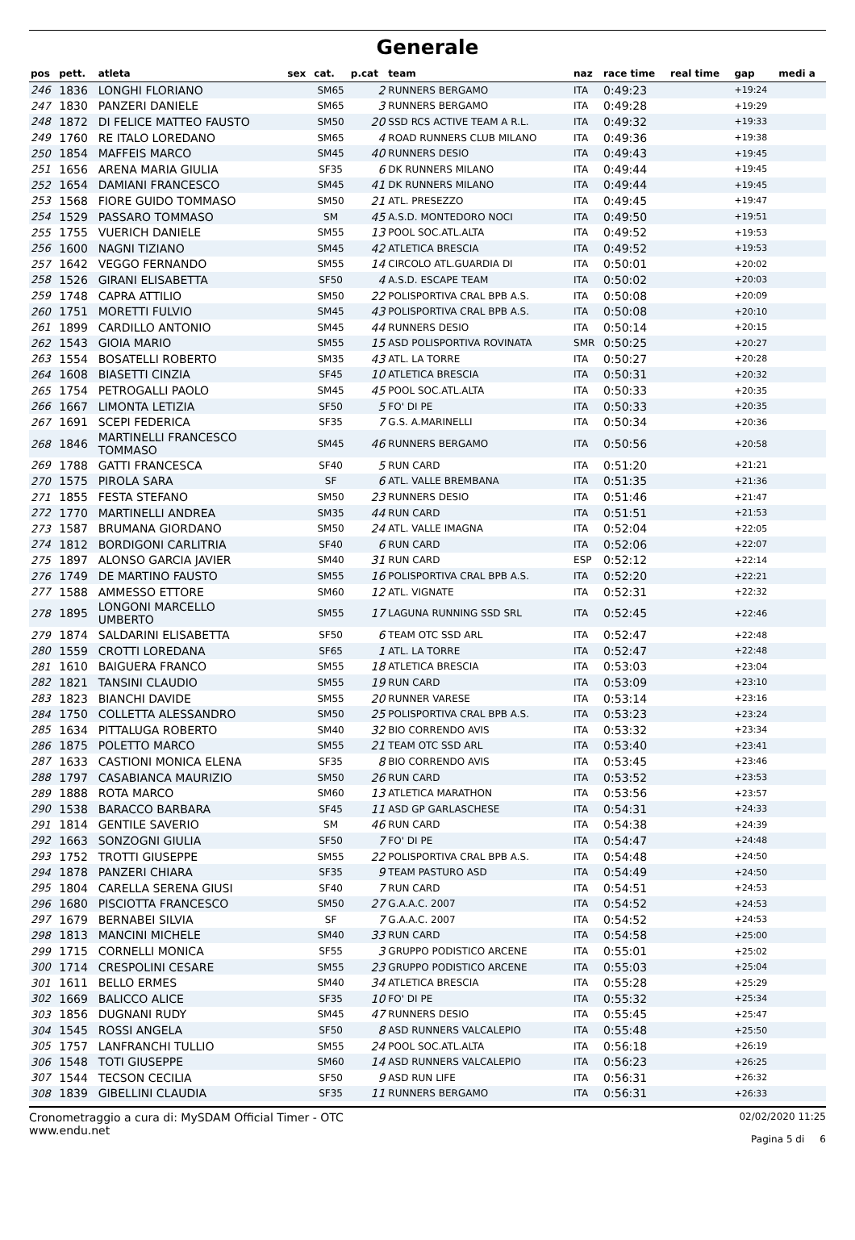Generale
| pos | pett. | atleta | sex | cat. | p.cat | team | naz | race time | real time | gap | medi a |
| --- | --- | --- | --- | --- | --- | --- | --- | --- | --- | --- | --- |
| 246 | 1836 | LONGHI FLORIANO | | SM65 | 2 | RUNNERS BERGAMO | ITA | 0:49:23 | | +19:24 | |
| 247 | 1830 | PANZERI DANIELE | | SM65 | 3 | RUNNERS BERGAMO | ITA | 0:49:28 | | +19:29 | |
| 248 | 1872 | DI FELICE MATTEO FAUSTO | | SM50 | 20 | SSD RCS ACTIVE TEAM A R.L. | ITA | 0:49:32 | | +19:33 | |
| 249 | 1760 | RE ITALO LOREDANO | | SM65 | 4 | ROAD RUNNERS CLUB MILANO | ITA | 0:49:36 | | +19:38 | |
| 250 | 1854 | MAFFEIS MARCO | | SM45 | 40 | RUNNERS DESIO | ITA | 0:49:43 | | +19:45 | |
| 251 | 1656 | ARENA MARIA GIULIA | | SF35 | 6 | DK RUNNERS MILANO | ITA | 0:49:44 | | +19:45 | |
| 252 | 1654 | DAMIANI FRANCESCO | | SM45 | 41 | DK RUNNERS MILANO | ITA | 0:49:44 | | +19:45 | |
| 253 | 1568 | FIORE GUIDO TOMMASO | | SM50 | 21 | ATL. PRESEZZO | ITA | 0:49:45 | | +19:47 | |
| 254 | 1529 | PASSARO TOMMASO | | SM | 45 | A.S.D. MONTEDORO NOCI | ITA | 0:49:50 | | +19:51 | |
| 255 | 1755 | VUERICH DANIELE | | SM55 | 13 | POOL SOC.ATL.ALTA | ITA | 0:49:52 | | +19:53 | |
| 256 | 1600 | NAGNI TIZIANO | | SM45 | 42 | ATLETICA BRESCIA | ITA | 0:49:52 | | +19:53 | |
| 257 | 1642 | VEGGO FERNANDO | | SM55 | 14 | CIRCOLO ATL.GUARDIA DI | ITA | 0:50:01 | | +20:02 | |
| 258 | 1526 | GIRANI ELISABETTA | | SF50 | 4 | A.S.D. ESCAPE TEAM | ITA | 0:50:02 | | +20:03 | |
| 259 | 1748 | CAPRA ATTILIO | | SM50 | 22 | POLISPORTIVA CRAL BPB A.S. | ITA | 0:50:08 | | +20:09 | |
| 260 | 1751 | MORETTI FULVIO | | SM45 | 43 | POLISPORTIVA CRAL BPB A.S. | ITA | 0:50:08 | | +20:10 | |
| 261 | 1899 | CARDILLO ANTONIO | | SM45 | 44 | RUNNERS DESIO | ITA | 0:50:14 | | +20:15 | |
| 262 | 1543 | GIOIA MARIO | | SM55 | 15 | ASD POLISPORTIVA ROVINATA | SMR | 0:50:25 | | +20:27 | |
| 263 | 1554 | BOSATELLI ROBERTO | | SM35 | 43 | ATL. LA TORRE | ITA | 0:50:27 | | +20:28 | |
| 264 | 1608 | BIASETTI CINZIA | | SF45 | 10 | ATLETICA BRESCIA | ITA | 0:50:31 | | +20:32 | |
| 265 | 1754 | PETROGALLI PAOLO | | SM45 | 45 | POOL SOC.ATL.ALTA | ITA | 0:50:33 | | +20:35 | |
| 266 | 1667 | LIMONTA LETIZIA | | SF50 | 5 | FO' DI PE | ITA | 0:50:33 | | +20:35 | |
| 267 | 1691 | SCEPI FEDERICA | | SF35 | 7 | G.S. A.MARINELLI | ITA | 0:50:34 | | +20:36 | |
| 268 | 1846 | MARTINELLI FRANCESCO TOMMASO | | SM45 | 46 | RUNNERS BERGAMO | ITA | 0:50:56 | | +20:58 | |
| 269 | 1788 | GATTI FRANCESCA | | SF40 | 5 | RUN CARD | ITA | 0:51:20 | | +21:21 | |
| 270 | 1575 | PIROLA SARA | | SF | 6 | ATL. VALLE BREMBANA | ITA | 0:51:35 | | +21:36 | |
| 271 | 1855 | FESTA STEFANO | | SM50 | 23 | RUNNERS DESIO | ITA | 0:51:46 | | +21:47 | |
| 272 | 1770 | MARTINELLI ANDREA | | SM35 | 44 | RUN CARD | ITA | 0:51:51 | | +21:53 | |
| 273 | 1587 | BRUMANA GIORDANO | | SM50 | 24 | ATL. VALLE IMAGNA | ITA | 0:52:04 | | +22:05 | |
| 274 | 1812 | BORDIGONI CARLITRIA | | SF40 | 6 | RUN CARD | ITA | 0:52:06 | | +22:07 | |
| 275 | 1897 | ALONSO GARCIA JAVIER | | SM40 | 31 | RUN CARD | ESP | 0:52:12 | | +22:14 | |
| 276 | 1749 | DE MARTINO FAUSTO | | SM55 | 16 | POLISPORTIVA CRAL BPB A.S. | ITA | 0:52:20 | | +22:21 | |
| 277 | 1588 | AMMESSO ETTORE | | SM60 | 12 | ATL. VIGNATE | ITA | 0:52:31 | | +22:32 | |
| 278 | 1895 | LONGONI MARCELLO UMBERTO | | SM55 | 17 | LAGUNA RUNNING SSD SRL | ITA | 0:52:45 | | +22:46 | |
| 279 | 1874 | SALDARINI ELISABETTA | | SF50 | 6 | TEAM OTC SSD ARL | ITA | 0:52:47 | | +22:48 | |
| 280 | 1559 | CROTTI LOREDANA | | SF65 | 1 | ATL. LA TORRE | ITA | 0:52:47 | | +22:48 | |
| 281 | 1610 | BAIGUERA FRANCO | | SM55 | 18 | ATLETICA BRESCIA | ITA | 0:53:03 | | +23:04 | |
| 282 | 1821 | TANSINI CLAUDIO | | SM55 | 19 | RUN CARD | ITA | 0:53:09 | | +23:10 | |
| 283 | 1823 | BIANCHI DAVIDE | | SM55 | 20 | RUNNER VARESE | ITA | 0:53:14 | | +23:16 | |
| 284 | 1750 | COLLETTA ALESSANDRO | | SM50 | 25 | POLISPORTIVA CRAL BPB A.S. | ITA | 0:53:23 | | +23:24 | |
| 285 | 1634 | PITTALUGA ROBERTO | | SM40 | 32 | BIO CORRENDO AVIS | ITA | 0:53:32 | | +23:34 | |
| 286 | 1875 | POLETTO MARCO | | SM55 | 21 | TEAM OTC SSD ARL | ITA | 0:53:40 | | +23:41 | |
| 287 | 1633 | CASTIONI MONICA ELENA | | SF35 | 8 | BIO CORRENDO AVIS | ITA | 0:53:45 | | +23:46 | |
| 288 | 1797 | CASABIANCA MAURIZIO | | SM50 | 26 | RUN CARD | ITA | 0:53:52 | | +23:53 | |
| 289 | 1888 | ROTA MARCO | | SM60 | 13 | ATLETICA MARATHON | ITA | 0:53:56 | | +23:57 | |
| 290 | 1538 | BARACCO BARBARA | | SF45 | 11 | ASD GP GARLASCHESE | ITA | 0:54:31 | | +24:33 | |
| 291 | 1814 | GENTILE SAVERIO | | SM | 46 | RUN CARD | ITA | 0:54:38 | | +24:39 | |
| 292 | 1663 | SONZOGNI GIULIA | | SF50 | 7 | FO' DI PE | ITA | 0:54:47 | | +24:48 | |
| 293 | 1752 | TROTTI GIUSEPPE | | SM55 | 22 | POLISPORTIVA CRAL BPB A.S. | ITA | 0:54:48 | | +24:50 | |
| 294 | 1878 | PANZERI CHIARA | | SF35 | 9 | TEAM PASTURO ASD | ITA | 0:54:49 | | +24:50 | |
| 295 | 1804 | CARELLA SERENA GIUSI | | SF40 | 7 | RUN CARD | ITA | 0:54:51 | | +24:53 | |
| 296 | 1680 | PISCIOTTA FRANCESCO | | SM50 | 27 | G.A.A.C. 2007 | ITA | 0:54:52 | | +24:53 | |
| 297 | 1679 | BERNABEI SILVIA | | SF | 7 | G.A.A.C. 2007 | ITA | 0:54:52 | | +24:53 | |
| 298 | 1813 | MANCINI MICHELE | | SM40 | 33 | RUN CARD | ITA | 0:54:58 | | +25:00 | |
| 299 | 1715 | CORNELLI MONICA | | SF55 | 3 | GRUPPO PODISTICO ARCENE | ITA | 0:55:01 | | +25:02 | |
| 300 | 1714 | CRESPOLINI CESARE | | SM55 | 23 | GRUPPO PODISTICO ARCENE | ITA | 0:55:03 | | +25:04 | |
| 301 | 1611 | BELLO ERMES | | SM40 | 34 | ATLETICA BRESCIA | ITA | 0:55:28 | | +25:29 | |
| 302 | 1669 | BALICCO ALICE | | SF35 | 10 | FO' DI PE | ITA | 0:55:32 | | +25:34 | |
| 303 | 1856 | DUGNANI RUDY | | SM45 | 47 | RUNNERS DESIO | ITA | 0:55:45 | | +25:47 | |
| 304 | 1545 | ROSSI ANGELA | | SF50 | 8 | ASD RUNNERS VALCALEPIO | ITA | 0:55:48 | | +25:50 | |
| 305 | 1757 | LANFRANCHI TULLIO | | SM55 | 24 | POOL SOC.ATL.ALTA | ITA | 0:56:18 | | +26:19 | |
| 306 | 1548 | TOTI GIUSEPPE | | SM60 | 14 | ASD RUNNERS VALCALEPIO | ITA | 0:56:23 | | +26:25 | |
| 307 | 1544 | TECSON CECILIA | | SF50 | 9 | ASD RUN LIFE | ITA | 0:56:31 | | +26:32 | |
| 308 | 1839 | GIBELLINI CLAUDIA | | SF35 | 11 | RUNNERS BERGAMO | ITA | 0:56:31 | | +26:33 | |
Cronometraggio a cura di: MySDAM Official Timer - OTC
www.endu.net
02/02/2020 11:25
Pagina 5 di 6